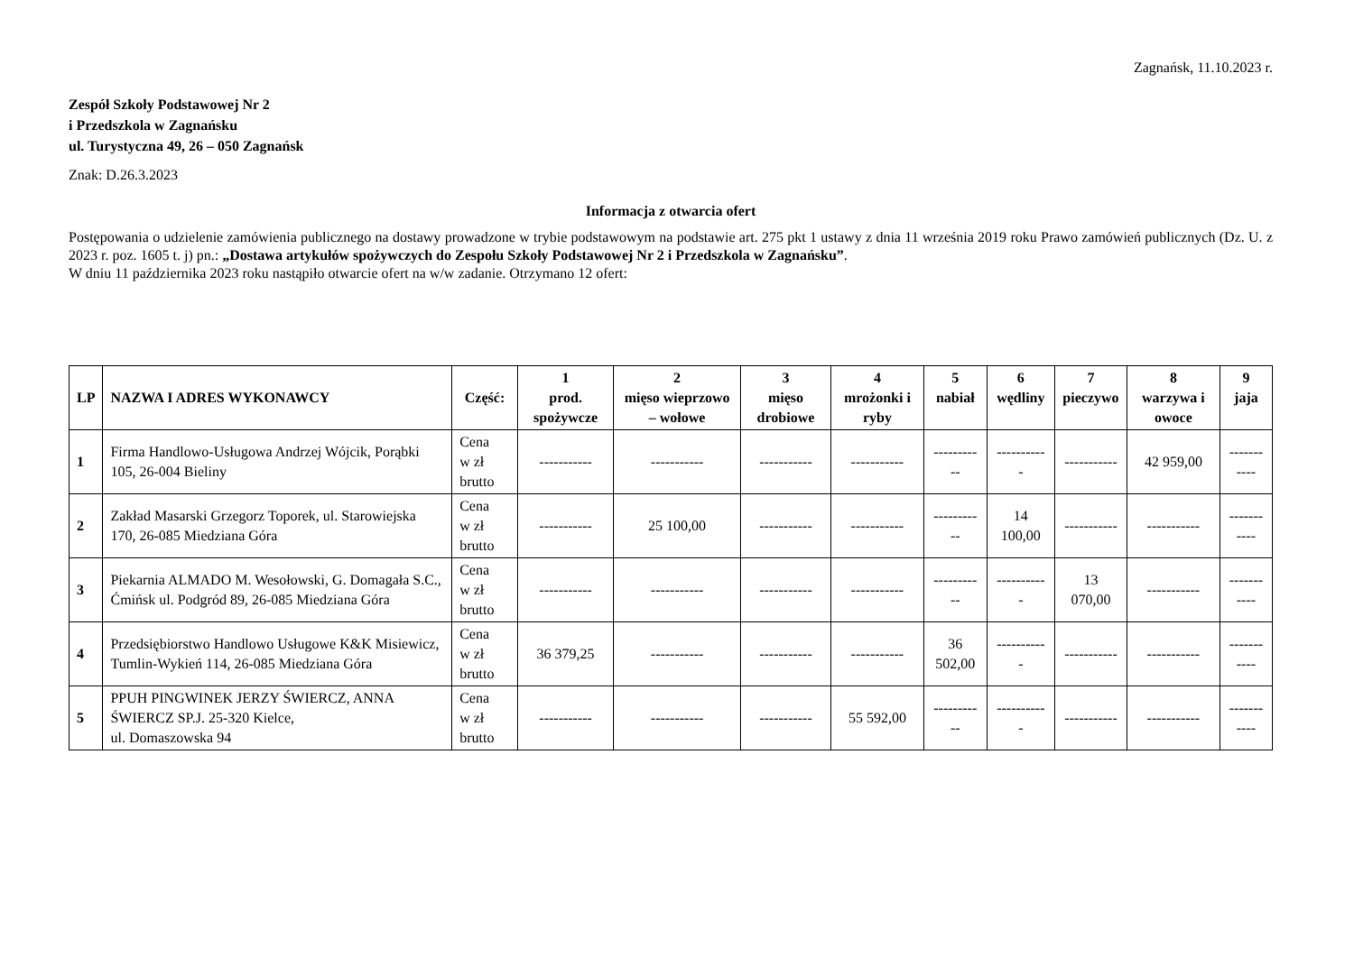Zagnańsk, 11.10.2023 r.
Zespół Szkoły Podstawowej Nr 2
i Przedszkola w Zagnańsku
ul. Turystyczna 49, 26 – 050 Zagnańsk
Znak: D.26.3.2023
Informacja z otwarcia ofert
Postępowania o udzielenie zamówienia publicznego na dostawy prowadzone w trybie podstawowym na podstawie art. 275 pkt 1 ustawy z dnia 11 września 2019 roku Prawo zamówień publicznych (Dz. U. z 2023 r. poz. 1605 t. j) pn.: „Dostawa artykułów spożywczych do Zespołu Szkoły Podstawowej Nr 2 i Przedszkola w Zagnańsku”.
W dniu 11 października 2023 roku nastąpiło otwarcie ofert na w/w zadanie. Otrzymano 12 ofert:
| LP | NAZWA I ADRES WYKONAWCY | Część: | 1 prod. spożywcze | 2 mięso wieprzowo – wołowe | 3 mięso drobiowe | 4 mrożonki i ryby | 5 nabiał | 6 wędliny | 7 pieczywo | 8 warzywa i owoce | 9 jaja |
| --- | --- | --- | --- | --- | --- | --- | --- | --- | --- | --- | --- |
| 1 | Firma Handlowo-Usługowa Andrzej Wójcik, Porąbki 105, 26-004 Bieliny | Cena w zł brutto | ----------- | ----------- | ----------- | ----------- | ----------- | ----------- | ----------- | 42 959,00 | ----------- |
| 2 | Zakład Masarski Grzegorz Toporek, ul. Starowiejska 170, 26-085 Miedziana Góra | Cena w zł brutto | ----------- | 25 100,00 | ----------- | ----------- | ----------- | 14 100,00 | ----------- | ----------- | ----------- |
| 3 | Piekarnia ALMADO M. Wesołowski, G. Domagała S.C., Ćmińsk ul. Podgród 89, 26-085 Miedziana Góra | Cena w zł brutto | ----------- | ----------- | ----------- | ----------- | ----------- | ----------- | 13 070,00 | ----------- | ----------- |
| 4 | Przedsiębiorstwo Handlowo Usługowe K&K Misiewicz, Tumlin-Wykień 114, 26-085 Miedziana Góra | Cena w zł brutto | 36 379,25 | ----------- | ----------- | ----------- | 36 502,00 | ----------- | ----------- | ----------- | ----------- |
| 5 | PPUH PINGWINEK JERZY ŚWIERCZ, ANNA ŚWIERCZ SP.J. 25-320 Kielce, ul. Domaszowska 94 | Cena w zł brutto | ----------- | ----------- | ----------- | 55 592,00 | ----------- | ----------- | ----------- | ----------- | ----------- |